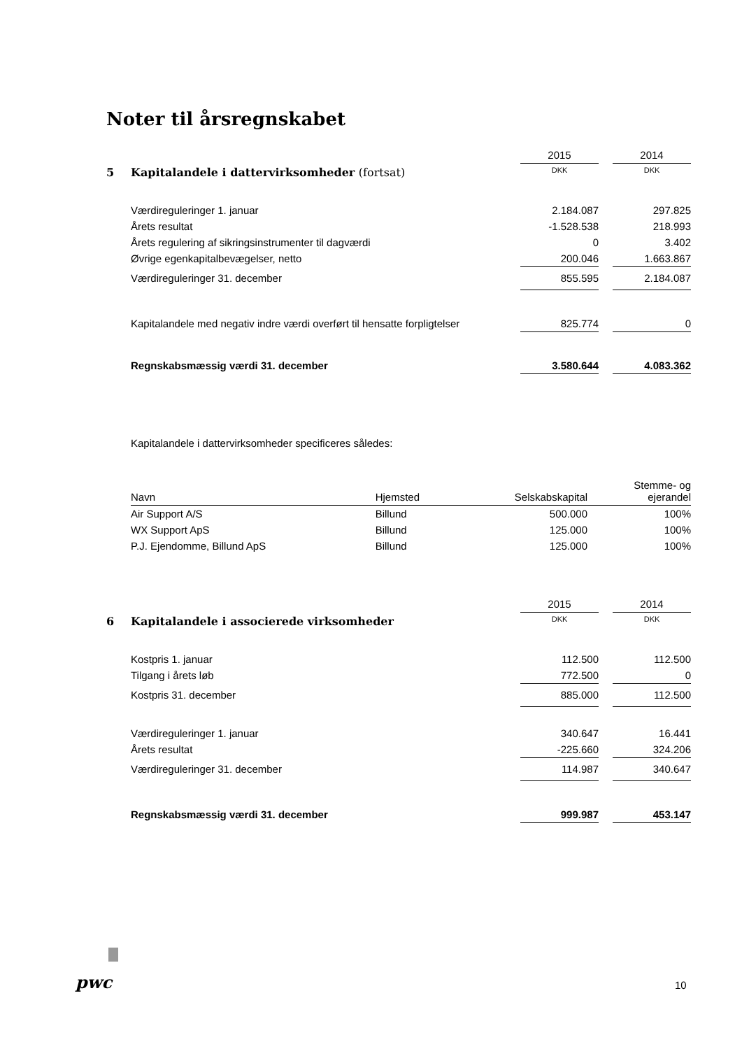Noter til årsregnskabet
| | | 2015 | | 2014 |
| 5 | Kapitalandele i dattervirksomheder (fortsat) | DKK | | DKK |
| | Værdireguleringer 1. januar | 2.184.087 | | 297.825 |
| | Årets resultat | -1.528.538 | | 218.993 |
| | Årets regulering af sikringsinstrumenter til dagværdi | 0 | | 3.402 |
| | Øvrige egenkapitalbevægelser, netto | 200.046 | | 1.663.867 |
| | Værdireguleringer 31. december | 855.595 | | 2.184.087 |
| | Kapitalandele med negativ indre værdi overført til hensatte forpligtelser | 825.774 | | 0 |
| | Regnskabsmæssig værdi 31. december | 3.580.644 | | 4.083.362 |
Kapitalandele i dattervirksomheder specificeres således:
| Navn | Hjemsted | Selskabskapital | Stemme- og ejerandel |
| --- | --- | --- | --- |
| Air Support A/S | Billund | 500.000 | 100% |
| WX Support ApS | Billund | 125.000 | 100% |
| P.J. Ejendomme, Billund ApS | Billund | 125.000 | 100% |
| | | 2015 | | 2014 |
| 6 | Kapitalandele i associerede virksomheder | DKK | | DKK |
| | Kostpris 1. januar | 112.500 | | 112.500 |
| | Tilgang i årets løb | 772.500 | | 0 |
| | Kostpris 31. december | 885.000 | | 112.500 |
| | Værdireguleringer 1. januar | 340.647 | | 16.441 |
| | Årets resultat | -225.660 | | 324.206 |
| | Værdireguleringer 31. december | 114.987 | | 340.647 |
| | Regnskabsmæssig værdi 31. december | 999.987 | | 453.147 |
pwc 10